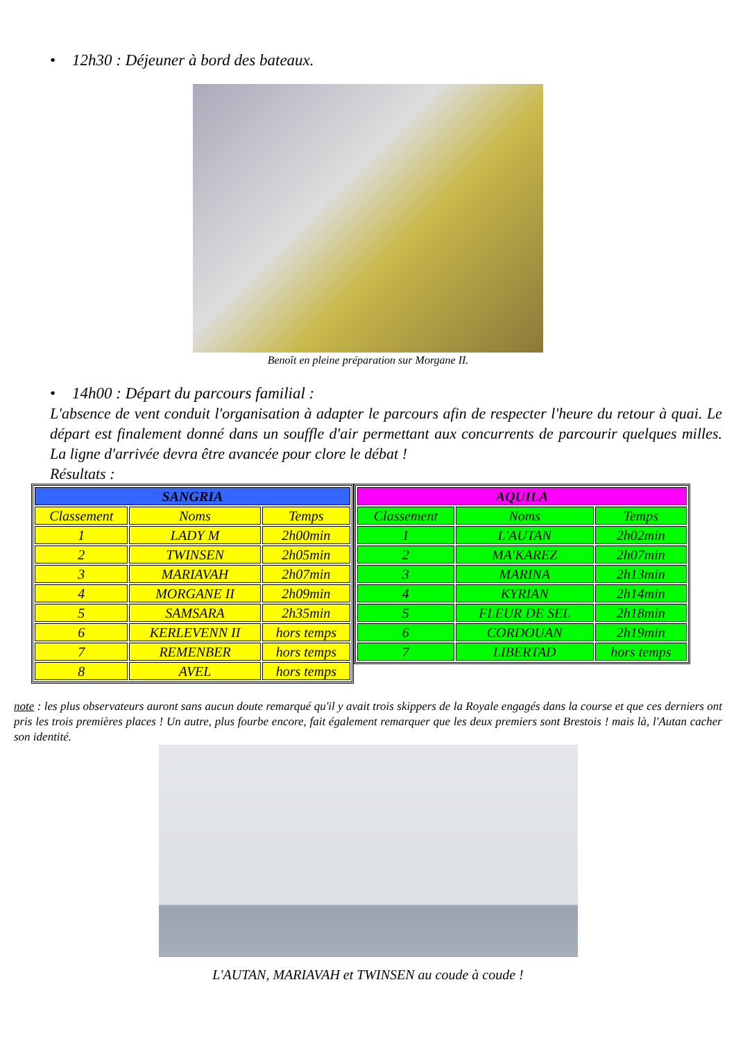• 12h30 : Déjeuner à bord des bateaux.
Benoît en pleine préparation sur Morgane II.
• 14h00 : Départ du parcours familial :
L'absence de vent conduit l'organisation à adapter le parcours afin de respecter l'heure du retour à quai. Le départ est finalement donné dans un souffle d'air permettant aux concurrents de parcourir quelques milles. La ligne d'arrivée devra être avancée pour clore le débat !
Résultats :
| SANGRIA | | |
| Classement | Noms | Temps |
| 1 | LADY M | 2h00min |
| 2 | TWINSEN | 2h05min |
| 3 | MARIAVAH | 2h07min |
| 4 | MORGANE II | 2h09min |
| 5 | SAMSARA | 2h35min |
| 6 | KERLEVENN II | hors temps |
| 7 | REMENBER | hors temps |
| 8 | AVEL | hors temps |
| AQUILA | | |
| Classement | Noms | Temps |
| 1 | L'AUTAN | 2h02min |
| 2 | MA'KAREZ | 2h07min |
| 3 | MARINA | 2h13min |
| 4 | KYRIAN | 2h14min |
| 5 | FLEUR DE SEL | 2h18min |
| 6 | CORDOUAN | 2h19min |
| 7 | LIBERTAD | hors temps |
note : les plus observateurs auront sans aucun doute remarqué qu'il y avait trois skippers de la Royale engagés dans la course et que ces derniers ont pris les trois premières places ! Un autre, plus fourbe encore, fait également remarquer que les deux premiers sont Brestois ! mais là, l'Autan cacher son identité.
L'AUTAN, MARIAVAH et TWINSEN au coude à coude !